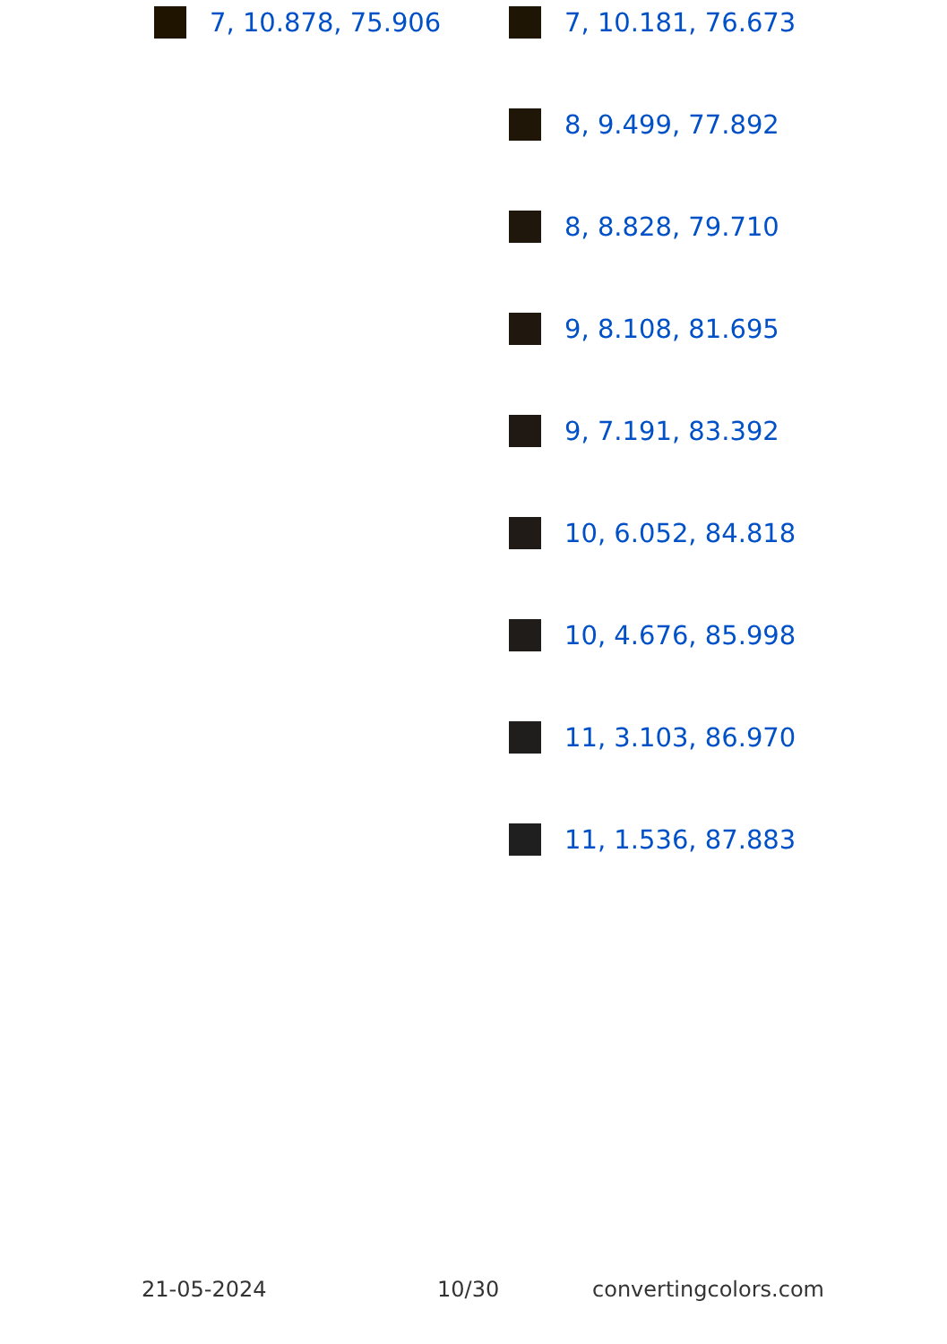7, 10.878, 75.906 7, 10.181, 76.673
8, 9.499, 77.892
8, 8.828, 79.710
9, 8.108, 81.695
9, 7.191, 83.392
10, 6.052, 84.818
10, 4.676, 85.998
11, 3.103, 86.970
11, 1.536, 87.883
21-05-2024 10/30 convertingcolors.com